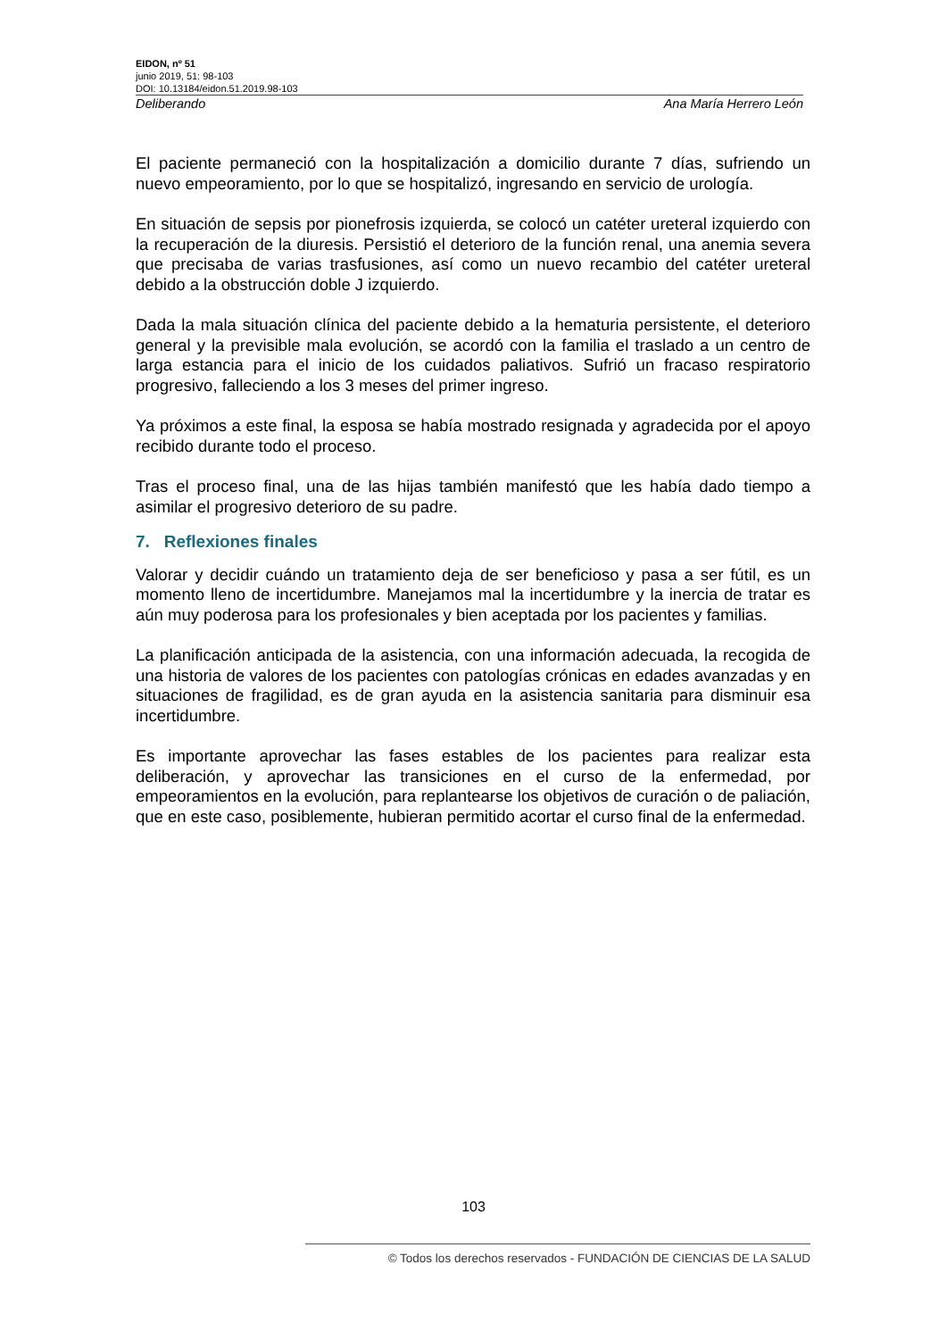EIDON, nº 51
junio 2019, 51: 98-103
DOI: 10.13184/eidon.51.2019.98-103
Deliberando Ana María Herrero León
El paciente permaneció con la hospitalización a domicilio durante 7 días, sufriendo un nuevo empeoramiento, por lo que se hospitalizó, ingresando en servicio de urología.
En situación de sepsis por pionefrosis izquierda, se colocó un catéter ureteral izquierdo con la recuperación de la diuresis. Persistió el deterioro de la función renal, una anemia severa que precisaba de varias trasfusiones, así como un nuevo recambio del catéter ureteral debido a la obstrucción doble J izquierdo.
Dada la mala situación clínica del paciente debido a la hematuria persistente, el deterioro general y la previsible mala evolución, se acordó con la familia el traslado a un centro de larga estancia para el inicio de los cuidados paliativos. Sufrió un fracaso respiratorio progresivo, falleciendo a los 3 meses del primer ingreso.
Ya próximos a este final, la esposa se había mostrado resignada y agradecida por el apoyo recibido durante todo el proceso.
Tras el proceso final, una de las hijas también manifestó que les había dado tiempo a asimilar el progresivo deterioro de su padre.
7. Reflexiones finales
Valorar y decidir cuándo un tratamiento deja de ser beneficioso y pasa a ser fútil, es un momento lleno de incertidumbre. Manejamos mal la incertidumbre y la inercia de tratar es aún muy poderosa para los profesionales y bien aceptada por los pacientes y familias.
La planificación anticipada de la asistencia, con una información adecuada, la recogida de una historia de valores de los pacientes con patologías crónicas en edades avanzadas y en situaciones de fragilidad, es de gran ayuda en la asistencia sanitaria para disminuir esa incertidumbre.
Es importante aprovechar las fases estables de los pacientes para realizar esta deliberación, y aprovechar las transiciones en el curso de la enfermedad, por empeoramientos en la evolución, para replantearse los objetivos de curación o de paliación, que en este caso, posiblemente, hubieran permitido acortar el curso final de la enfermedad.
103
© Todos los derechos reservados - FUNDACIÓN DE CIENCIAS DE LA SALUD